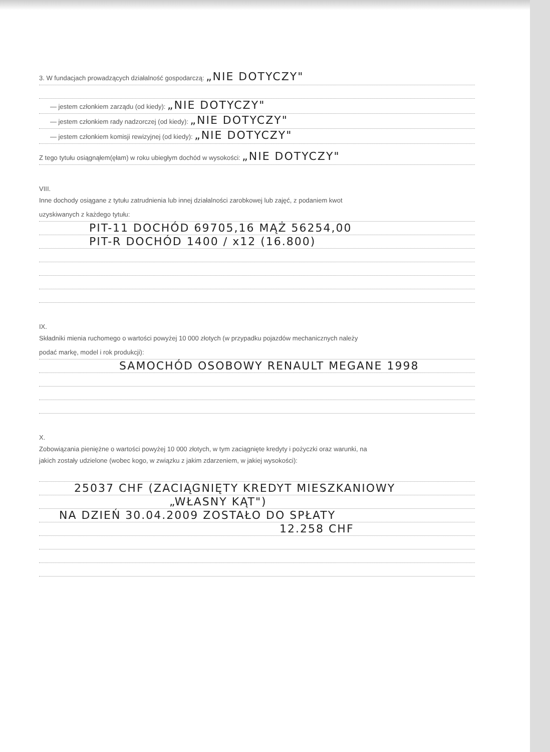3. W fundacjach prowadzących działalność gospodarczą: „NIE DOTYCZY"
— jestem członkiem zarządu (od kiedy): „NIE DOTYCZY"
— jestem członkiem rady nadzorczej (od kiedy): „NIE DOTYCZY"
— jestem członkiem komisji rewizyjnej (od kiedy): „NIE DOTYCZY"
Z tego tytułu osiągnąłem(ęłam) w roku ubiegłym dochód w wysokości: „NIE DOTYCZY"
VIII.
Inne dochody osiągane z tytułu zatrudnienia lub innej działalności zarobkowej lub zajęć, z podaniem kwot
uzyskiwanych z każdego tytułu:
PIT-11 DOCHÓD 69705,16 MĄŻ 56254,00
PIT-R DOCHÓD 1400 / x12 (16.800)
IX.
Składniki mienia ruchomego o wartości powyżej 10 000 złotych (w przypadku pojazdów mechanicznych należy
podać markę, model i rok produkcji):
SAMOCHÓD OSOBOWY RENAULT MEGANE 1998
X.
Zobowiązania pieniężne o wartości powyżej 10 000 złotych, w tym zaciągnięte kredyty i pożyczki oraz warunki, na
jakich zostały udzielone (wobec kogo, w związku z jakim zdarzeniem, w jakiej wysokości):
25037 CHF (ZACIĄGNIĘTY KREDYT MIESZKANIOWY
„WŁASNY KĄT")
NA DZIEŃ 30.04.2009 ZOSTAŁO DO SPŁATY
12.258 CHF